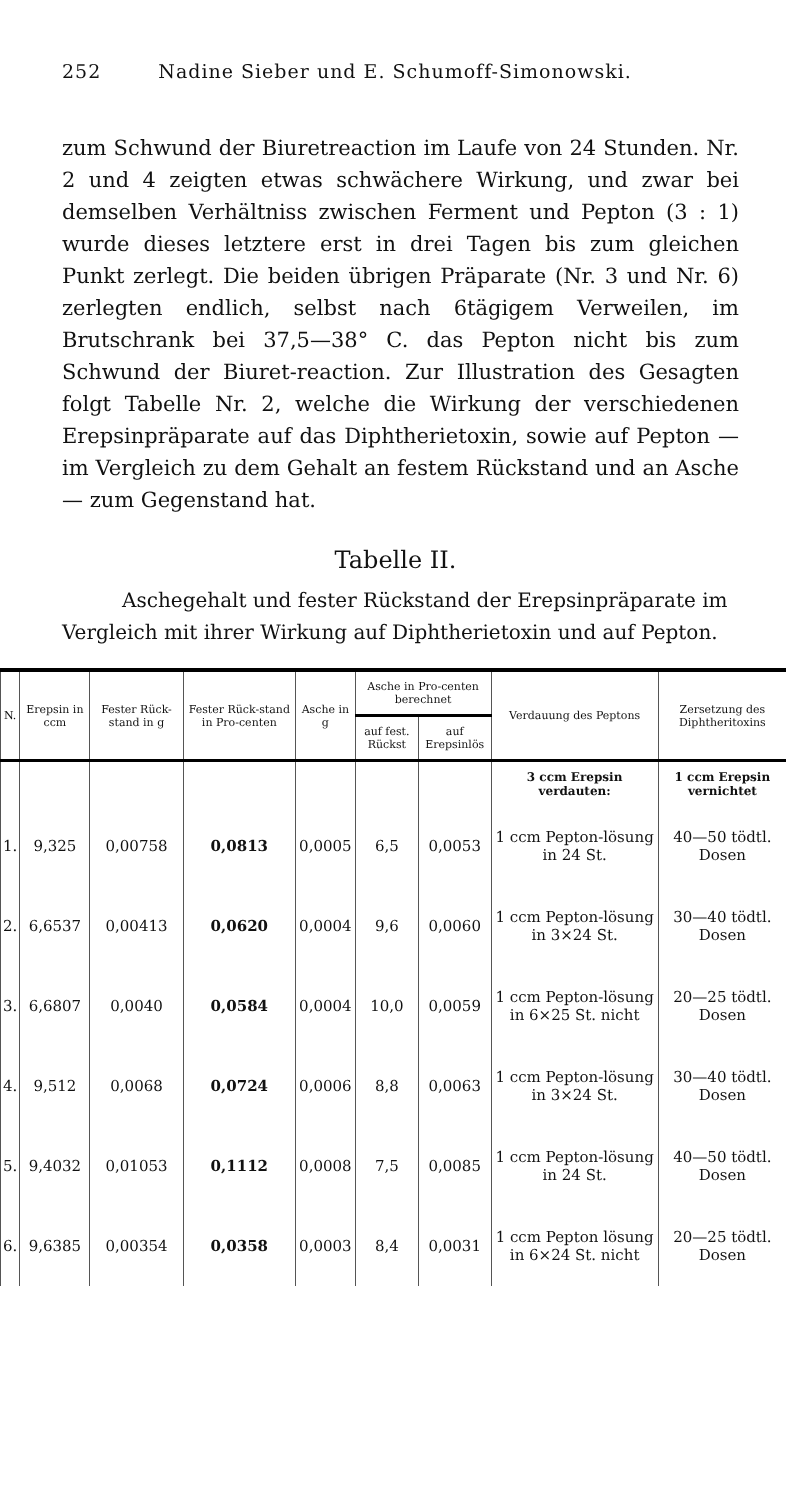252 Nadine Sieber und E. Schumoff-Simonowski.
zum Schwund der Biuretreaction im Laufe von 24 Stunden. Nr. 2 und 4 zeigten etwas schwächere Wirkung, und zwar bei demselben Verhältniss zwischen Ferment und Pepton (3 : 1) wurde dieses letztere erst in drei Tagen bis zum gleichen Punkt zerlegt. Die beiden übrigen Präparate (Nr. 3 und Nr. 6) zerlegten endlich, selbst nach 6tägigem Verweilen, im Brutschrank bei 37,5—38° C. das Pepton nicht bis zum Schwund der Biuret-reaction. Zur Illustration des Gesagten folgt Tabelle Nr. 2, welche die Wirkung der verschiedenen Erepsinpräparate auf das Diphtherietoxin, sowie auf Pepton — im Vergleich zu dem Gehalt an festem Rückstand und an Asche — zum Gegenstand hat.
Tabelle II.
Aschegehalt und fester Rückstand der Erepsinpräparate im Vergleich mit ihrer Wirkung auf Diphtherietoxin und auf Pepton.
| N. | Erepsin in ccm | Fester Rück-stand in g | Fester Rück-stand in Pro-centen | Asche in g | Asche in Pro-centen berechnet | | Verdauung des Peptons | Zersetzung des Diphtheritoxins |
| --- | --- | --- | --- | --- | --- | --- | --- | --- |
| | | | | | auf fest. Rückst | auf Erepsinlös | | |
| | | | | | | | 3 ccm Erepsin verdauten: | 1 ccm Erepsin vernichtet |
| 1. | 9,325 | 0,00758 | 0,0813 | 0,0005 | 6,5 | 0,0053 | 1 ccm Pepton-lösung in 24 St. | 40—50 tödtl. Dosen |
| 2. | 6,6537 | 0,00413 | 0,0620 | 0,0004 | 9,6 | 0,0060 | 1 ccm Pepton-lösung in 3×24 St. | 30—40 tödtl. Dosen |
| 3. | 6,6807 | 0,0040 | 0,0584 | 0,0004 | 10,0 | 0,0059 | 1 ccm Pepton-lösung in 6×25 St. nicht | 20—25 tödtl. Dosen |
| 4. | 9,512 | 0,0068 | 0,0724 | 0,0006 | 8,8 | 0,0063 | 1 ccm Pepton-lösung in 3×24 St. | 30—40 tödtl. Dosen |
| 5. | 9,4032 | 0,01053 | 0,1112 | 0,0008 | 7,5 | 0,0085 | 1 ccm Pepton-lösung in 24 St. | 40—50 tödtl. Dosen |
| 6. | 9,6385 | 0,00354 | 0,0358 | 0,0003 | 8,4 | 0,0031 | 1 ccm Pepton lösung in 6×24 St. nicht | 20—25 tödtl. Dosen |